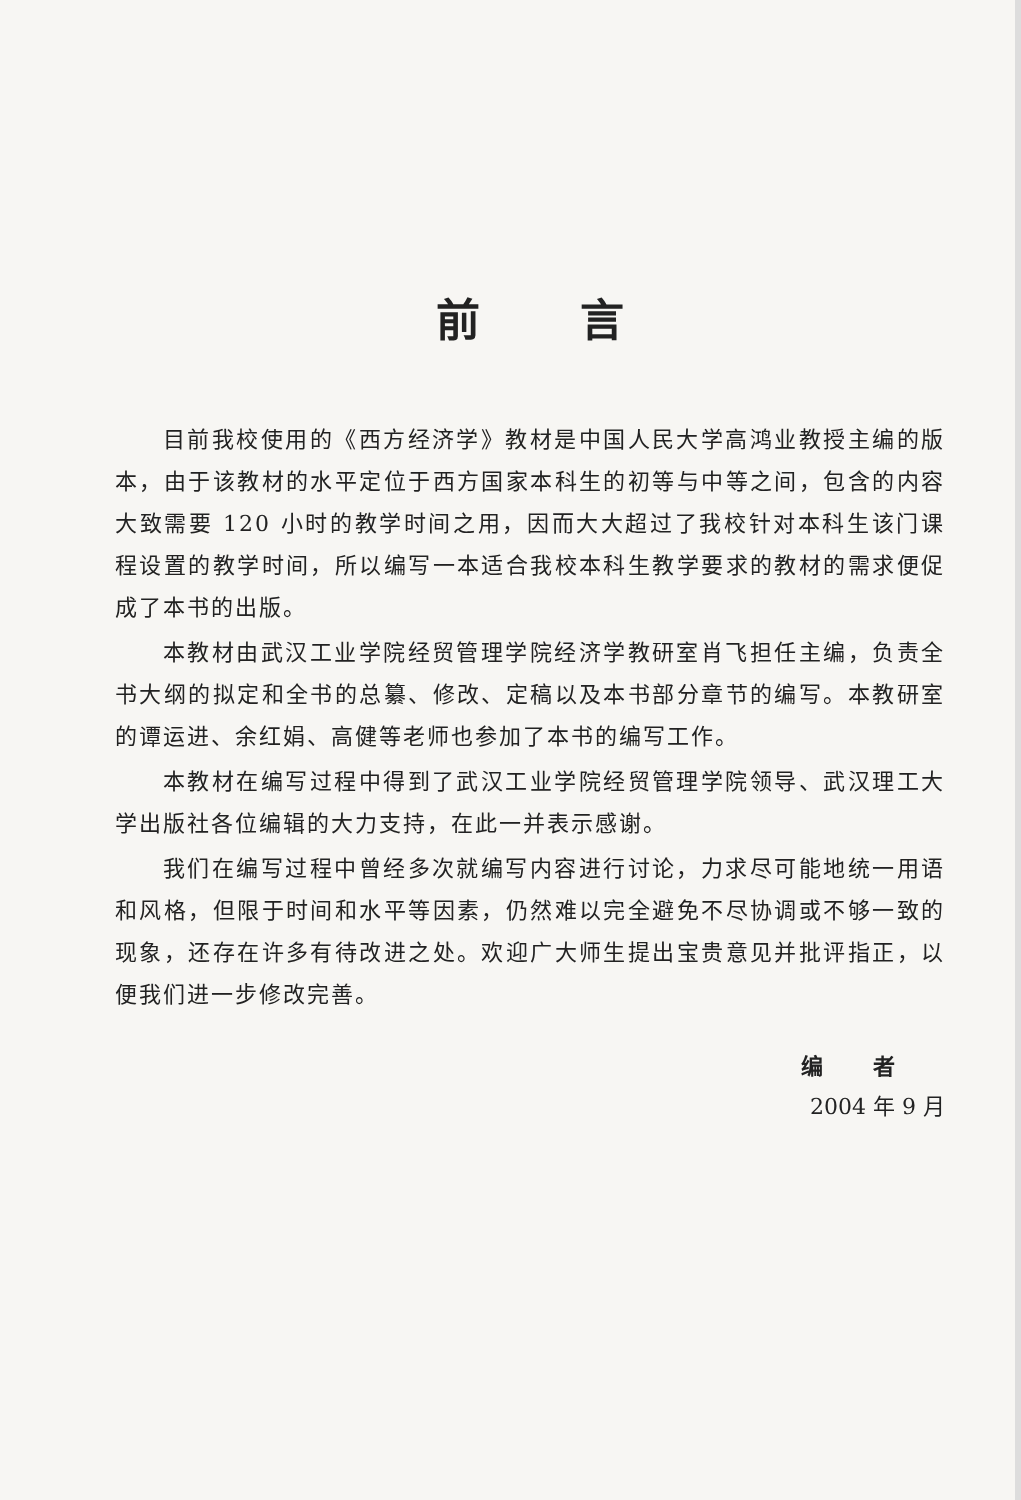前言
目前我校使用的《西方经济学》教材是中国人民大学高鸿业教授主编的版本，由于该教材的水平定位于西方国家本科生的初等与中等之间，包含的内容大致需要 120 小时的教学时间之用，因而大大超过了我校针对本科生该门课程设置的教学时间，所以编写一本适合我校本科生教学要求的教材的需求便促成了本书的出版。
本教材由武汉工业学院经贸管理学院经济学教研室肖飞担任主编，负责全书大纲的拟定和全书的总纂、修改、定稿以及本书部分章节的编写。本教研室的谭运进、余红娟、高健等老师也参加了本书的编写工作。
本教材在编写过程中得到了武汉工业学院经贸管理学院领导、武汉理工大学出版社各位编辑的大力支持，在此一并表示感谢。
我们在编写过程中曾经多次就编写内容进行讨论，力求尽可能地统一用语和风格，但限于时间和水平等因素，仍然难以完全避免不尽协调或不够一致的现象，还存在许多有待改进之处。欢迎广大师生提出宝贵意见并批评指正，以便我们进一步修改完善。
编者
2004 年 9 月